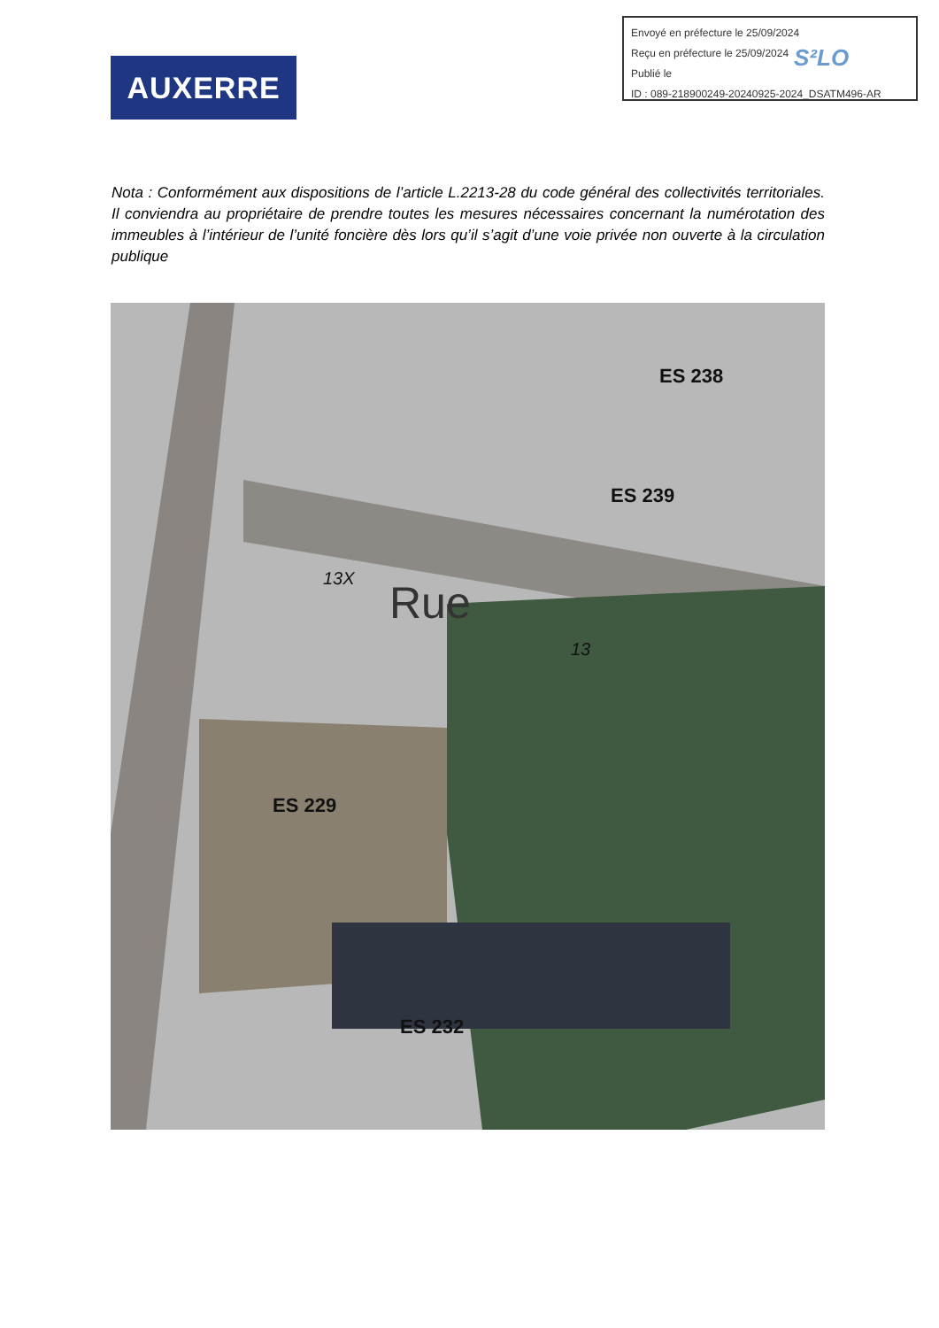Envoyé en préfecture le 25/09/2024
Reçu en préfecture le 25/09/2024
Publié le
ID : 089-218900249-20240925-2024_DSATM496-AR
S²LO
AUXERRE
Nota : Conformément aux dispositions de l’article L.2213-28 du code général des collectivités territoriales. Il conviendra au propriétaire de prendre toutes les mesures nécessaires concernant la numérotation des immeubles à l’intérieur de l’unité foncière dès lors qu’il s’agit d’une voie privée non ouverte à la circulation publique
ES 238
ES 239
ES 229
ES 232
Rue 13X
13